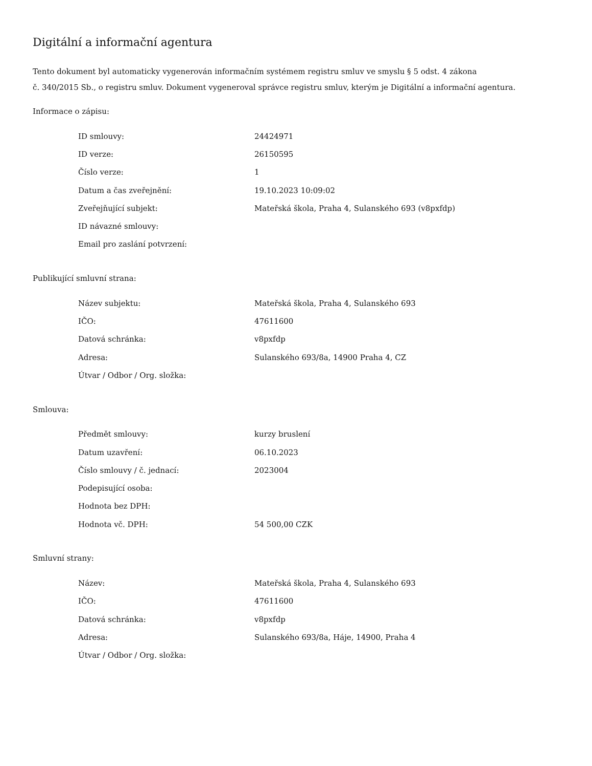Digitální a informační agentura
Tento dokument byl automaticky vygenerován informačním systémem registru smluv ve smyslu § 5 odst. 4 zákona
č. 340/2015 Sb., o registru smluv. Dokument vygeneroval správce registru smluv, kterým je Digitální a informační agentura.
Informace o zápisu:
| ID smlouvy: | 24424971 |
| ID verze: | 26150595 |
| Číslo verze: | 1 |
| Datum a čas zveřejnění: | 19.10.2023 10:09:02 |
| Zveřejňující subjekt: | Mateřská škola, Praha 4, Sulanského 693 (v8pxfdp) |
| ID návazné smlouvy: | |
| Email pro zaslání potvrzení: | |
Publikující smluvní strana:
| Název subjektu: | Mateřská škola, Praha 4, Sulanského 693 |
| IČO: | 47611600 |
| Datová schránka: | v8pxfdp |
| Adresa: | Sulanského 693/8a, 14900 Praha 4, CZ |
| Útvar / Odbor / Org. složka: | |
Smlouva:
| Předmět smlouvy: | kurzy bruslení |
| Datum uzavření: | 06.10.2023 |
| Číslo smlouvy / č. jednací: | 2023004 |
| Podepisující osoba: | |
| Hodnota bez DPH: | |
| Hodnota vč. DPH: | 54 500,00 CZK |
Smluvní strany:
| Název: | Mateřská škola, Praha 4, Sulanského 693 |
| IČO: | 47611600 |
| Datová schránka: | v8pxfdp |
| Adresa: | Sulanského 693/8a, Háje, 14900, Praha 4 |
| Útvar / Odbor / Org. složka: | |